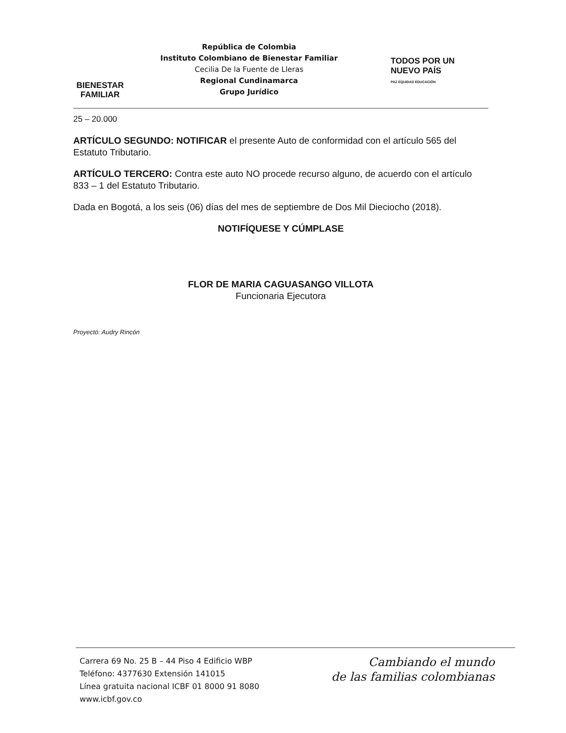BIENESTAR
FAMILIAR
República de Colombia
Instituto Colombiano de Bienestar Familiar
Cecilia De la Fuente de Lleras
Regional Cundinamarca
Grupo Jurídico
TODOS POR UN
NUEVO PAÍS
PAZ EQUIDAD EDUCACIÓN
25 – 20.000
ARTÍCULO SEGUNDO: NOTIFICAR el presente Auto de conformidad con el artículo 565 del Estatuto Tributario.
ARTÍCULO TERCERO: Contra este auto NO procede recurso alguno, de acuerdo con el artículo 833 – 1 del Estatuto Tributario.
Dada en Bogotá, a los seis (06) días del mes de septiembre de Dos Mil Dieciocho (2018).
NOTIFÍQUESE Y CÚMPLASE
FLOR DE MARIA CAGUASANGO VILLOTA
Funcionaria Ejecutora
Proyectó: Audry Rincón
Carrera 69 No. 25 B – 44 Piso 4 Edificio WBP
Teléfono: 4377630 Extensión 141015
Línea gratuita nacional ICBF 01 8000 91 8080
www.icbf.gov.co
Cambiando el mundo
de las familias colombianas